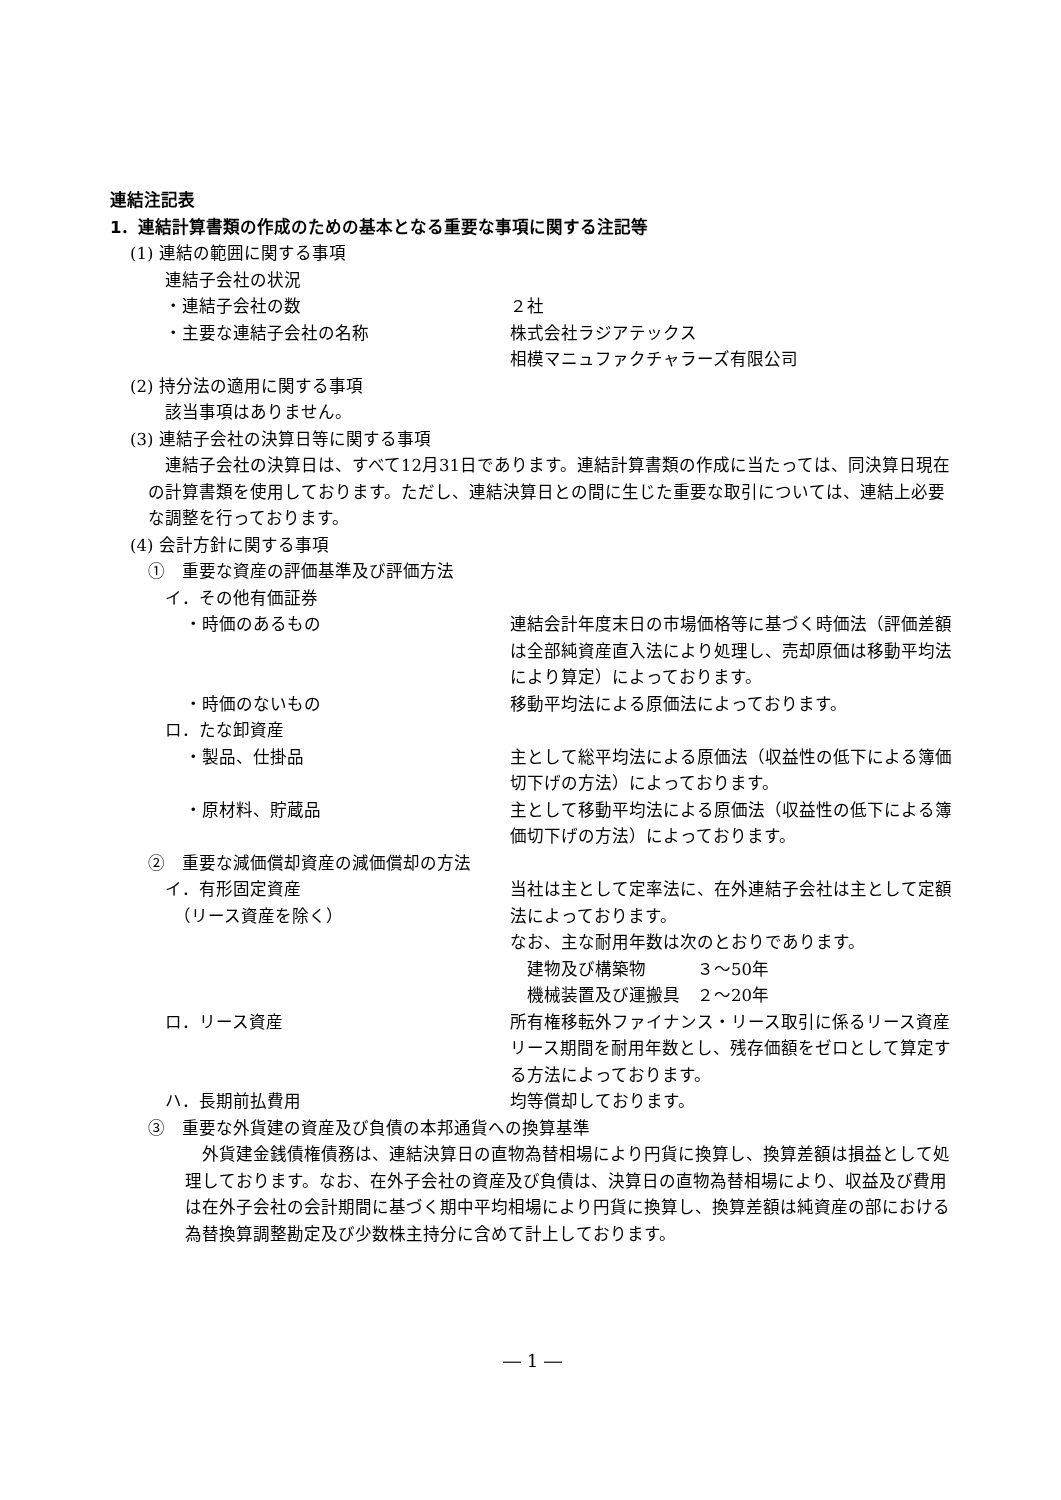連結注記表
1．連結計算書類の作成のための基本となる重要な事項に関する注記等
(1) 連結の範囲に関する事項
連結子会社の状況
・連結子会社の数 ２社
・主要な連結子会社の名称 株式会社ラジアテックス
相模マニュファクチャラーズ有限公司
(2) 持分法の適用に関する事項
該当事項はありません。
(3) 連結子会社の決算日等に関する事項
連結子会社の決算日は、すべて12月31日であります。連結計算書類の作成に当たっては、同決算日現在の計算書類を使用しております。ただし、連結決算日との間に生じた重要な取引については、連結上必要な調整を行っております。
(4) 会計方針に関する事項
①　重要な資産の評価基準及び評価方法
イ．その他有価証券
・時価のあるもの 連結会計年度末日の市場価格等に基づく時価法（評価差額は全部純資産直入法により処理し、売却原価は移動平均法により算定）によっております。
・時価のないもの 移動平均法による原価法によっております。
ロ．たな卸資産
・製品、仕掛品 主として総平均法による原価法（収益性の低下による簿価切下げの方法）によっております。
・原材料、貯蔵品 主として移動平均法による原価法（収益性の低下による簿価切下げの方法）によっております。
②　重要な減価償却資産の減価償却の方法
イ．有形固定資産
　（リース資産を除く）
当社は主として定率法に、在外連結子会社は主として定額法によっております。
なお、主な耐用年数は次のとおりであります。
　建物及び構築物　　　３～50年
　機械装置及び運搬具　２～20年
ロ．リース資産 所有権移転外ファイナンス・リース取引に係るリース資産
リース期間を耐用年数とし、残存価額をゼロとして算定する方法によっております。
ハ．長期前払費用 均等償却しております。
③　重要な外貨建の資産及び負債の本邦通貨への換算基準
外貨建金銭債権債務は、連結決算日の直物為替相場により円貨に換算し、換算差額は損益として処理しております。なお、在外子会社の資産及び負債は、決算日の直物為替相場により、収益及び費用は在外子会社の会計期間に基づく期中平均相場により円貨に換算し、換算差額は純資産の部における為替換算調整勘定及び少数株主持分に含めて計上しております。
― 1 ―